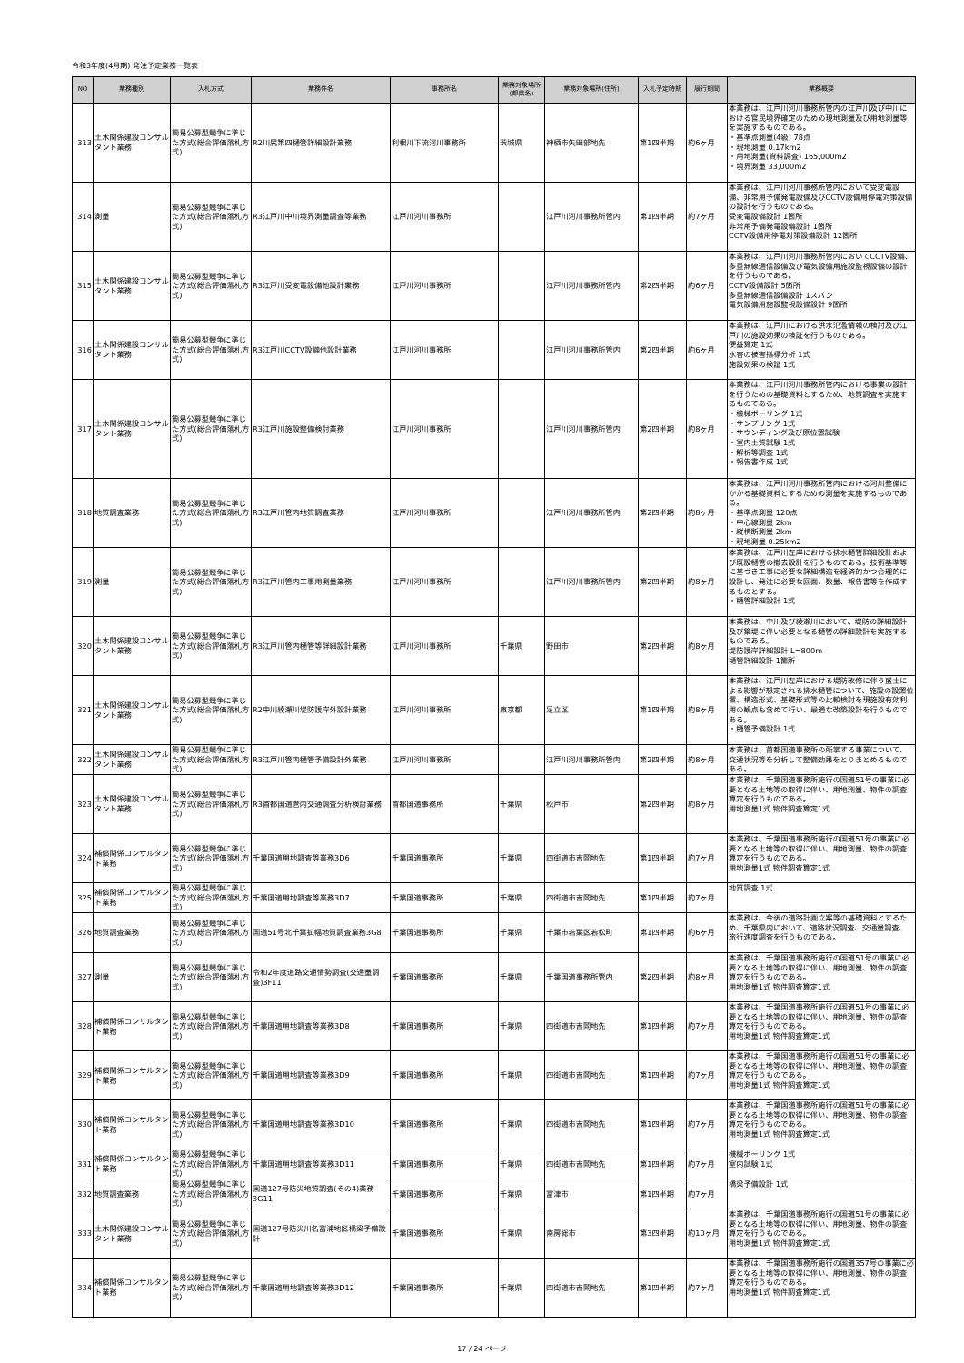令和3年度(4月期) 発注予定業務一覧表
| NO | 業務種別 | 入札方式 | 業務件名 | 事務所名 | 業務対象場所(都県名) | 業務対象場所(住所) | 入札予定時期 | 履行期間 | 業務概要 |
| --- | --- | --- | --- | --- | --- | --- | --- | --- | --- |
| 313 | 土木関係建設コンサルタント業務 | 簡易公募型競争に準じた方式(総合評価落札方式) | R2川尻第四樋管詳細設計業務 | 利根川下流河川事務所 | 茨城県 | 神栖市矢田部地先 | 第1四半期 | 約6ヶ月 | 本業務は、江戸川河川事務所管内の江戸川及び中川における官民境界確定のための現地測量及び用地測量等を実施するものである。 ・基準点測量(4級) 78点 ・現地測量 0.17km2 ・用地測量(資料調査) 165,000m2 ・境界測量 33,000m2 |
| 314 | 測量 | 簡易公募型競争に準じた方式(総合評価落札方式) | R3江戸川中川境界測量調査等業務 | 江戸川河川事務所 | | 江戸川河川事務所管内 | 第1四半期 | 約7ヶ月 | 本業務は、江戸川河川事務所管内において受変電設備、非常用予備発電設備及びCCTV設備用停電対策設備の設計を行うものである。 受変電設備設計 1箇所 非常用予備発電設備設計 1箇所 CCTV設備用停電対策設備設計 12箇所 |
| 315 | 土木関係建設コンサルタント業務 | 簡易公募型競争に準じた方式(総合評価落札方式) | R3江戸川受変電設備他設計業務 | 江戸川河川事務所 | | 江戸川河川事務所管内 | 第2四半期 | 約6ヶ月 | 本業務は、江戸川河川事務所管内においてCCTV設備、多重無線通信設備及び電気設備用施設監視設備の設計を行うものである。 CCTV設備設計 5箇所 多重無線通信設備設計 1スパン 電気設備用施設監視設備設計 9箇所 |
| 316 | 土木関係建設コンサルタント業務 | 簡易公募型競争に準じた方式(総合評価落札方式) | R3江戸川CCTV設備他設計業務 | 江戸川河川事務所 | | 江戸川河川事務所管内 | 第2四半期 | 約6ヶ月 | 本業務は、江戸川における洪水氾濫情報の検討及び江戸川の施設効果の検証を行うものである。 便益算定 1式 水害の被害指標分析 1式 施設効果の検証 1式 |
| 317 | 土木関係建設コンサルタント業務 | 簡易公募型競争に準じた方式(総合評価落札方式) | R3江戸川施設整備検討業務 | 江戸川河川事務所 | | 江戸川河川事務所管内 | 第2四半期 | 約8ヶ月 | 本業務は、江戸川河川事務所管内における事業の設計を行うための基礎資料とするため、地質調査を実施するものである。 ・機械ボーリング 1式 ・サンプリング 1式 ・サウンディング及び原位置試験 ・室内土質試験 1式 ・解析等調査 1式 ・報告書作成 1式 |
| 318 | 地質調査業務 | 簡易公募型競争に準じた方式(総合評価落札方式) | R3江戸川管内地質調査業務 | 江戸川河川事務所 | | 江戸川河川事務所管内 | 第2四半期 | 約8ヶ月 | 本業務は、江戸川河川事務所管内における河川整備にかかる基礎資料とするための測量を実施するものである。 ・基準点測量 120点 ・中心線測量 2km ・縦横断測量 2km ・現地測量 0.25km2 |
| 319 | 測量 | 簡易公募型競争に準じた方式(総合評価落札方式) | R3江戸川管内工事用測量業務 | 江戸川河川事務所 | | 江戸川河川事務所管内 | 第2四半期 | 約8ヶ月 | 本業務は、江戸川左岸における排水樋管詳細設計および既設樋管の撤去設計を行うものである。技術基準等に基づき工事に必要な詳細構造を経済的かつ合理的に設計し、発注に必要な図面、数量、報告書等を作成するものとする。 ・樋管詳細設計 1式 |
| 320 | 土木関係建設コンサルタント業務 | 簡易公募型競争に準じた方式(総合評価落札方式) | R3江戸川管内樋管等詳細設計業務 | 江戸川河川事務所 | 千葉県 | 野田市 | 第2四半期 | 約8ヶ月 | 本業務は、中川及び綾瀬川において、堤防の詳細設計及び築堤に伴い必要となる樋管の詳細設計を実施するものである。 堤防護岸詳細設計 L=800m 樋管詳細設計 1箇所 |
| 321 | 土木関係建設コンサルタント業務 | 簡易公募型競争に準じた方式(総合評価落札方式) | R2中川綾瀬川堤防護岸外設計業務 | 江戸川河川事務所 | 東京都 | 足立区 | 第1四半期 | 約8ヶ月 | 本業務は、江戸川左岸における堤防改修に伴う盛土による影響が想定される排水樋管について、施設の設置位置、構造形式、基礎形式等の比較検討を現施設有効利用の観点も含めて行い、最適な改築設計を行うものである。 ・樋管予備設計 1式 |
| 322 | 土木関係建設コンサルタント業務 | 簡易公募型競争に準じた方式(総合評価落札方式) | R3江戸川管内樋管予備設計外業務 | 江戸川河川事務所 | | 江戸川河川事務所管内 | 第2四半期 | 約8ヶ月 | 本業務は、首都国道事務所の所掌する事業について、交通状況等を分析して整備効果をとりまとめるものである。 |
| 323 | 土木関係建設コンサルタント業務 | 簡易公募型競争に準じた方式(総合評価落札方式) | R3首都国道管内交通調査分析検討業務 | 首都国道事務所 | 千葉県 | 松戸市 | 第2四半期 | 約8ヶ月 | 本業務は、千葉国道事務所施行の国道51号の事業に必要となる土地等の取得に伴い、用地測量、物件の調査算定を行うものである。 用地測量1式 物件調査算定1式 |
| 324 | 補償関係コンサルタント業務 | 簡易公募型競争に準じた方式(総合評価落札方式) | 千葉国道用地調査等業務3D6 | 千葉国道事務所 | 千葉県 | 四街道市吉岡地先 | 第1四半期 | 約7ヶ月 | 本業務は、千葉国道事務所施行の国道51号の事業に必要となる土地等の取得に伴い、用地測量、物件の調査算定を行うものである。 用地測量1式 物件調査算定1式 |
| 325 | 補償関係コンサルタント業務 | 簡易公募型競争に準じた方式(総合評価落札方式) | 千葉国道用地調査等業務3D7 | 千葉国道事務所 | 千葉県 | 四街道市吉岡地先 | 第1四半期 | 約7ヶ月 | 地質調査 1式 |
| 326 | 地質調査業務 | 簡易公募型競争に準じた方式(総合評価落札方式) | 国道51号北千葉拡幅地質調査業務3G8 | 千葉国道事務所 | 千葉県 | 千葉市若葉区若松町 | 第1四半期 | 約6ヶ月 | 本業務は、今後の道路計画立案等の基礎資料とするため、千葉県内において、道路状況調査、交通量調査、旅行速度調査を行うものである。 |
| 327 | 測量 | 簡易公募型競争に準じた方式(総合評価落札方式) | 令和2年度道路交通情勢調査(交通量調査)3F11 | 千葉国道事務所 | 千葉県 | 千葉国道事務所管内 | 第2四半期 | 約8ヶ月 | 本業務は、千葉国道事務所施行の国道51号の事業に必要となる土地等の取得に伴い、用地測量、物件の調査算定を行うものである。 用地測量1式 物件調査算定1式 |
| 328 | 補償関係コンサルタント業務 | 簡易公募型競争に準じた方式(総合評価落札方式) | 千葉国道用地調査等業務3D8 | 千葉国道事務所 | 千葉県 | 四街道市吉岡地先 | 第1四半期 | 約7ヶ月 | 本業務は、千葉国道事務所施行の国道51号の事業に必要となる土地等の取得に伴い、用地測量、物件の調査算定を行うものである。 用地測量1式 物件調査算定1式 |
| 329 | 補償関係コンサルタント業務 | 簡易公募型競争に準じた方式(総合評価落札方式) | 千葉国道用地調査等業務3D9 | 千葉国道事務所 | 千葉県 | 四街道市吉岡地先 | 第1四半期 | 約7ヶ月 | 本業務は、千葉国道事務所施行の国道51号の事業に必要となる土地等の取得に伴い、用地測量、物件の調査算定を行うものである。 用地測量1式 物件調査算定1式 |
| 330 | 補償関係コンサルタント業務 | 簡易公募型競争に準じた方式(総合評価落札方式) | 千葉国道用地調査等業務3D10 | 千葉国道事務所 | 千葉県 | 四街道市吉岡地先 | 第1四半期 | 約7ヶ月 | 本業務は、千葉国道事務所施行の国道51号の事業に必要となる土地等の取得に伴い、用地測量、物件の調査算定を行うものである。 用地測量1式 物件調査算定1式 |
| 331 | 補償関係コンサルタント業務 | 簡易公募型競争に準じた方式(総合評価落札方式) | 千葉国道用地調査等業務3D11 | 千葉国道事務所 | 千葉県 | 四街道市吉岡地先 | 第1四半期 | 約7ヶ月 | 機械ボーリング 1式 室内試験 1式 |
| 332 | 地質調査業務 | 簡易公募型競争に準じた方式(総合評価落札方式) | 国道127号防災地質調査(その4)業務3G11 | 千葉国道事務所 | 千葉県 | 富津市 | 第1四半期 | 約7ヶ月 | 橋梁予備設計 1式 |
| 333 | 土木関係建設コンサルタント業務 | 簡易公募型競争に準じた方式(総合評価落札方式) | 国道127号防災川名富浦地区橋梁予備設計 | 千葉国道事務所 | 千葉県 | 南房総市 | 第3四半期 | 約10ヶ月 | 本業務は、千葉国道事務所施行の国道51号の事業に必要となる土地等の取得に伴い、用地測量、物件の調査算定を行うものである。 用地測量1式 物件調査算定1式 |
| 334 | 補償関係コンサルタント業務 | 簡易公募型競争に準じた方式(総合評価落札方式) | 千葉国道用地調査等業務3D12 | 千葉国道事務所 | 千葉県 | 四街道市吉岡地先 | 第1四半期 | 約7ヶ月 | 本業務は、千葉国道事務所施行の国道357号の事業に必要となる土地等の取得に伴い、用地測量、物件の調査算定を行うものである。 用地測量1式 物件調査算定1式 |
17 / 24 ページ